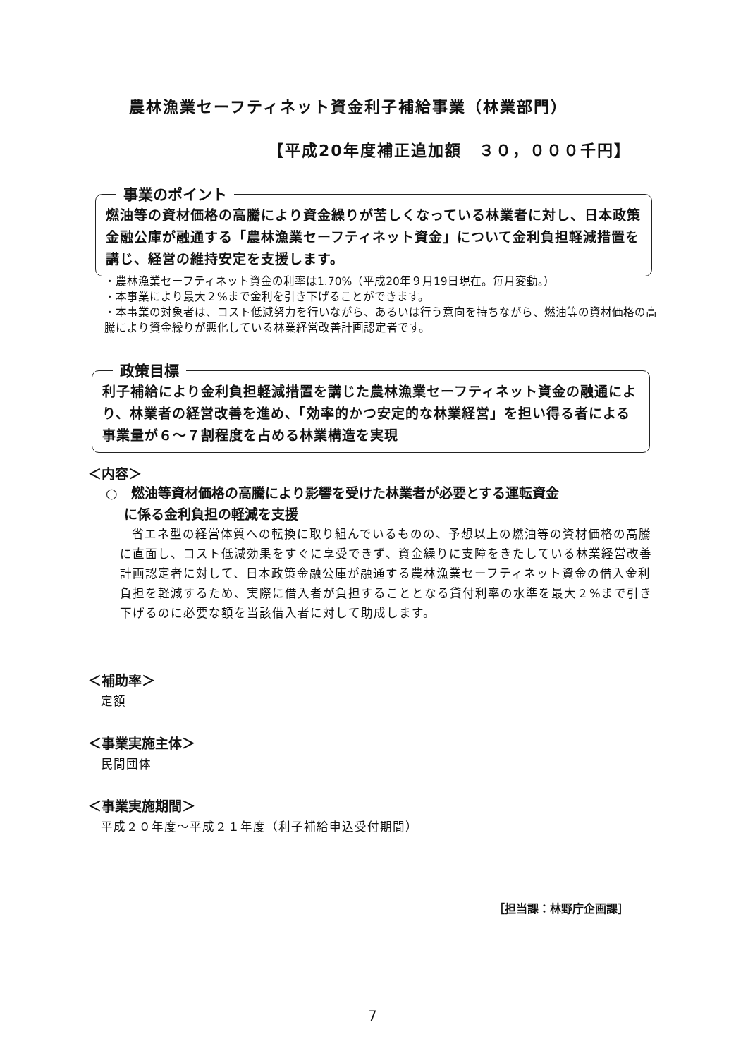農林漁業セーフティネット資金利子補給事業（林業部門）
【平成20年度補正追加額　３０，０００千円】
事業のポイント
燃油等の資材価格の高騰により資金繰りが苦しくなっている林業者に対し、日本政策金融公庫が融通する「農林漁業セーフティネット資金」について金利負担軽減措置を講じ、経営の維持安定を支援します。
・農林漁業セーフティネット資金の利率は1.70%（平成20年９月19日現在。毎月変動。）
・本事業により最大２%まで金利を引き下げることができます。
・本事業の対象者は、コスト低減努力を行いながら、あるいは行う意向を持ちながら、燃油等の資材価格の高騰により資金繰りが悪化している林業経営改善計画認定者です。
政策目標
利子補給により金利負担軽減措置を講じた農林漁業セーフティネット資金の融通により、林業者の経営改善を進め、「効率的かつ安定的な林業経営」を担い得る者による事業量が６～７割程度を占める林業構造を実現
＜内容＞
○　燃油等資材価格の高騰により影響を受けた林業者が必要とする運転資金
　 に係る金利負担の軽減を支援
省エネ型の経営体質への転換に取り組んでいるものの、予想以上の燃油等の資材価格の高騰に直面し、コスト低減効果をすぐに享受できず、資金繰りに支障をきたしている林業経営改善計画認定者に対して、日本政策金融公庫が融通する農林漁業セーフティネット資金の借入金利負担を軽減するため、実際に借入者が負担することとなる貸付利率の水準を最大２%まで引き下げるのに必要な額を当該借入者に対して助成します。
＜補助率＞
定額
＜事業実施主体＞
民間団体
＜事業実施期間＞
平成２０年度～平成２１年度（利子補給申込受付期間）
［担当課：林野庁企画課］
7